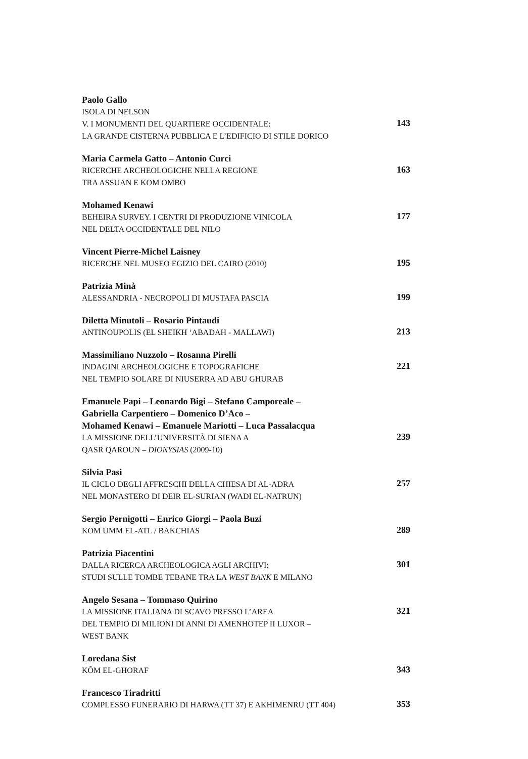Paolo Gallo
ISOLA DI NELSON
V. I MONUMENTI DEL QUARTIERE OCCIDENTALE:
LA GRANDE CISTERNA PUBBLICA E L’EDIFICIO DI STILE DORICO
143
Maria Carmela Gatto – Antonio Curci
RICERCHE ARCHEOLOGICHE NELLA REGIONE
TRA ASSUAN E KOM OMBO
163
Mohamed Kenawi
BEHEIRA SURVEY. I CENTRI DI PRODUZIONE VINICOLA
NEL DELTA OCCIDENTALE DEL NILO
177
Vincent Pierre-Michel Laisney
RICERCHE NEL MUSEO EGIZIO DEL CAIRO (2010)
195
Patrizia Minà
ALESSANDRIA - NECROPOLI DI MUSTAFA PASCIA
199
Diletta Minutoli – Rosario Pintaudi
ANTINOUPOLIS (EL SHEIKH ‘ABADAH - MALLAWI)
213
Massimiliano Nuzzolo – Rosanna Pirelli
INDAGINI ARCHEOLOGICHE E TOPOGRAFICHE
NEL TEMPIO SOLARE DI NIUSERRA AD ABU GHURAB
221
Emanuele Papi – Leonardo Bigi – Stefano Camporeale –
Gabriella Carpentiero – Domenico D’Aco –
Mohamed Kenawi – Emanuele Mariotti – Luca Passalacqua
LA MISSIONE DELL’UNIVERSITÀ DI SIENA A
QASR QAROUN – DIONYSIAS (2009-10)
239
Silvia Pasi
IL CICLO DEGLI AFFRESCHI DELLA CHIESA DI AL-ADRA
NEL MONASTERO DI DEIR EL-SURIAN (WADI EL-NATRUN)
257
Sergio Pernigotti – Enrico Giorgi – Paola Buzi
KOM UMM EL-ATL / BAKCHIAS
289
Patrizia Piacentini
DALLA RICERCA ARCHEOLOGICA AGLI ARCHIVI:
STUDI SULLE TOMBE TEBANE TRA LA WEST BANK E MILANO
301
Angelo Sesana – Tommaso Quirino
LA MISSIONE ITALIANA DI SCAVO PRESSO L’AREA
DEL TEMPIO DI MILIONI DI ANNI DI AMENHOTEP II LUXOR –
WEST BANK
321
Loredana Sist
KÔM EL-GHORAF
343
Francesco Tiradritti
COMPLESSO FUNERARIO DI HARWA (TT 37) E AKHIMENRU (TT 404)
353